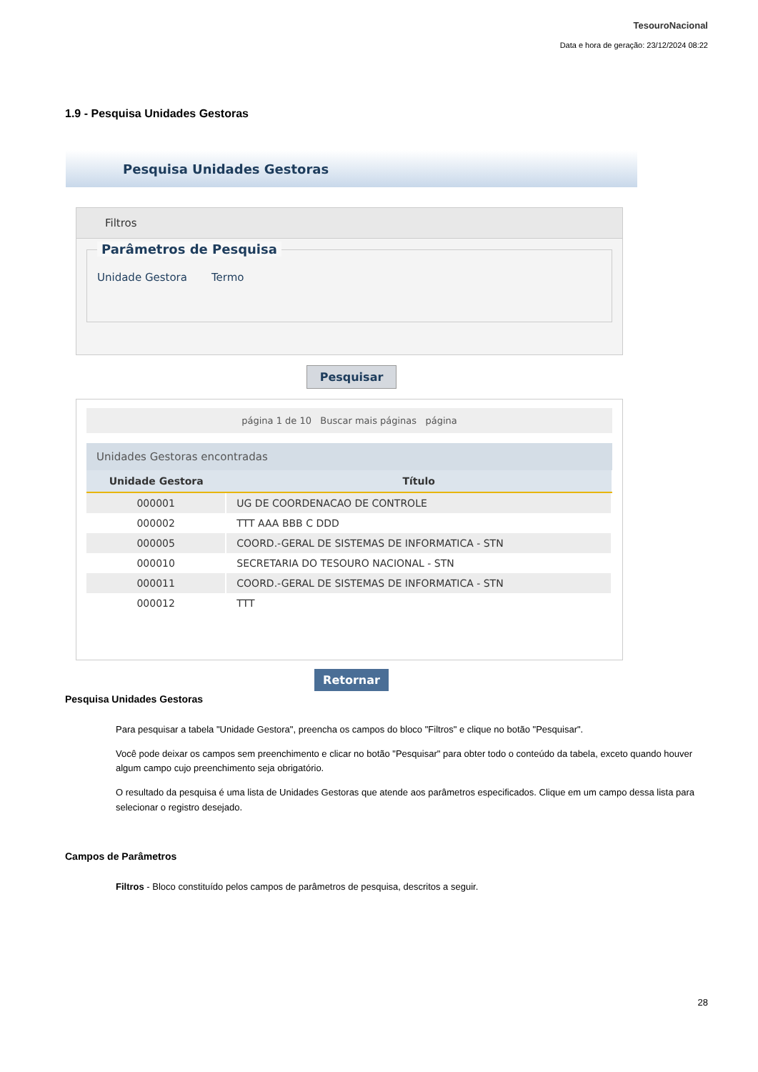TesouroNacional
Data e hora de geração: 23/12/2024 08:22
1.9 - Pesquisa Unidades Gestoras
Pesquisa Unidades Gestoras
Filtros
Parâmetros de Pesquisa
Unidade Gestora Termo
Pesquisar
página 1 de 10 Buscar mais páginas página
Unidades Gestoras encontradas
| Unidade Gestora | Título |
| --- | --- |
| 000001 | UG DE COORDENACAO DE CONTROLE |
| 000002 | TTT AAA BBB C DDD |
| 000005 | COORD.-GERAL DE SISTEMAS DE INFORMATICA - STN |
| 000010 | SECRETARIA DO TESOURO NACIONAL - STN |
| 000011 | COORD.-GERAL DE SISTEMAS DE INFORMATICA - STN |
| 000012 | TTT |
Retornar
Pesquisa Unidades Gestoras
Para pesquisar a tabela "Unidade Gestora", preencha os campos do bloco "Filtros" e clique no botão "Pesquisar".
Você pode deixar os campos sem preenchimento e clicar no botão "Pesquisar" para obter todo o conteúdo da tabela, exceto quando houver algum campo cujo preenchimento seja obrigatório.
O resultado da pesquisa é uma lista de Unidades Gestoras que atende aos parâmetros especificados. Clique em um campo dessa lista para selecionar o registro desejado.
Campos de Parâmetros
Filtros - Bloco constituído pelos campos de parâmetros de pesquisa, descritos a seguir.
28